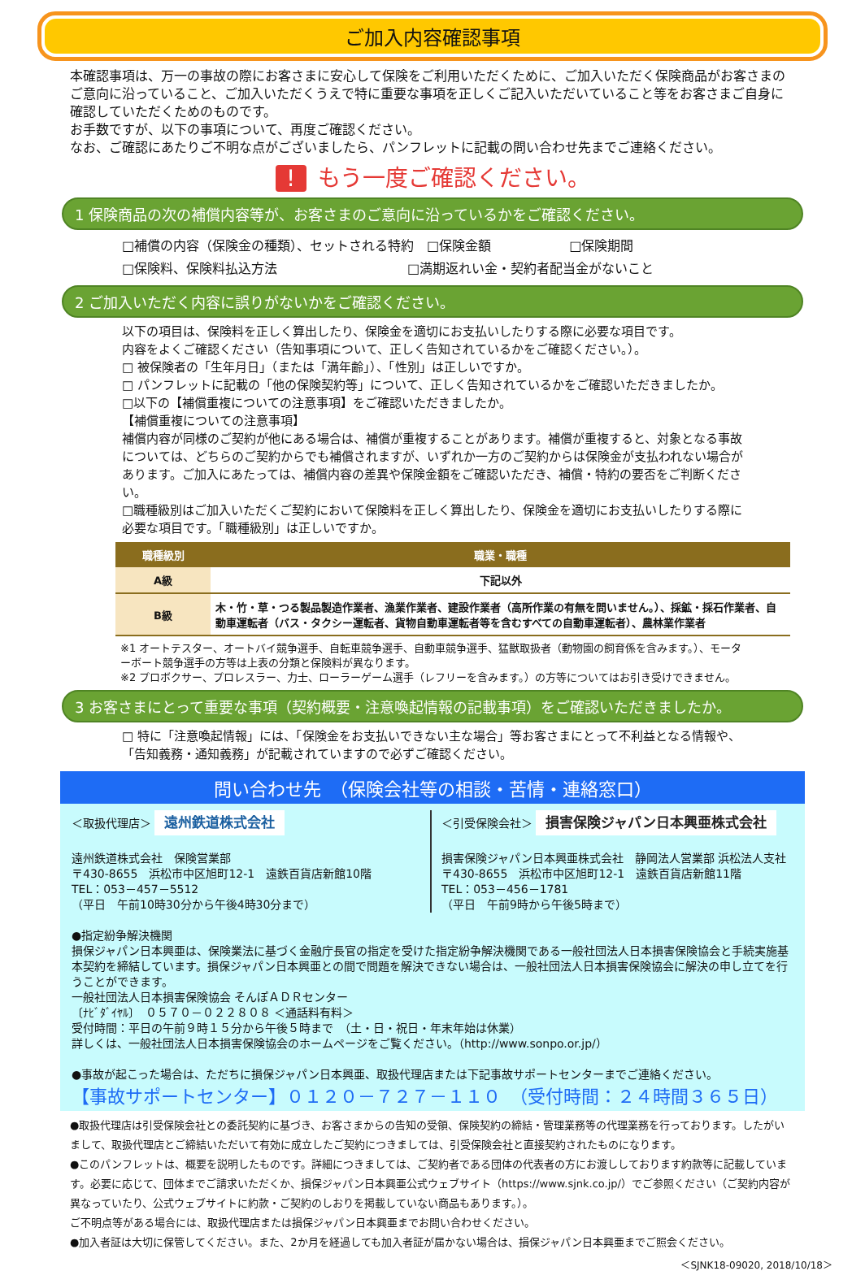ご加入内容確認事項
本確認事項は、万一の事故の際にお客さまに安心して保険をご利用いただくために、ご加入いただく保険商品がお客さまのご意向に沿っていること、ご加入いただくうえで特に重要な事項を正しくご記入いただいていること等をお客さまご自身に確認していただくためのものです。
お手数ですが、以下の事項について、再度ご確認ください。
なお、ご確認にあたりご不明な点がございましたら、パンフレットに記載の問い合わせ先までご連絡ください。
! もう一度ご確認ください。
1 保険商品の次の補償内容等が、お客さまのご意向に沿っているかをご確認ください。
□補償の内容（保険金の種類）、セットされる特約　□保険金額　　　　　　□保険期間
□保険料、保険料払込方法　　　　　　　　　　□満期返れい金・契約者配当金がないこと
2 ご加入いただく内容に誤りがないかをご確認ください。
以下の項目は、保険料を正しく算出したり、保険金を適切にお支払いしたりする際に必要な項目です。
内容をよくご確認ください（告知事項について、正しく告知されているかをご確認ください。）。
□ 被保険者の「生年月日」（または「満年齢」）、「性別」は正しいですか。
□ パンフレットに記載の「他の保険契約等」について、正しく告知されているかをご確認いただきましたか。
□以下の【補償重複についての注意事項】をご確認いただきましたか。
【補償重複についての注意事項】
補償内容が同様のご契約が他にある場合は、補償が重複することがあります。補償が重複すると、対象となる事故については、どちらのご契約からでも補償されますが、いずれか一方のご契約からは保険金が支払われない場合があります。ご加入にあたっては、補償内容の差異や保険金額をご確認いただき、補償・特約の要否をご判断ください。
□職種級別はご加入いただくご契約において保険料を正しく算出したり、保険金を適切にお支払いしたりする際に必要な項目です。「職種級別」は正しいですか。
| 職種級別 | 職業・職種 |
| --- | --- |
| A級 | 下記以外 |
| B級 | 木・竹・草・つる製品製造作業者、漁業作業者、建設作業者（高所作業の有無を問いません。）、採鉱・採石作業者、自動車運転者（バス・タクシー運転者、貨物自動車運転者等を含むすべての自動車運転者）、農林業作業者 |
※1 オートテスター、オートバイ競争選手、自転車競争選手、自動車競争選手、猛獣取扱者（動物園の飼育係を含みます。）、モーターボート競争選手の方等は上表の分類と保険料が異なります。
※2 プロボクサー、プロレスラー、力士、ローラーゲーム選手（レフリーを含みます。）の方等についてはお引き受けできません。
3 お客さまにとって重要な事項（契約概要・注意喚起情報の記載事項）をご確認いただきましたか。
□ 特に「注意喚起情報」には、「保険金をお支払いできない主な場合」等お客さまにとって不利益となる情報や、「告知義務・通知義務」が記載されていますので必ずご確認ください。
問い合わせ先　（保険会社等の相談・苦情・連絡窓口）
＜取扱代理店＞ 遠州鉄道株式会社
遠州鉄道株式会社　保険営業部
〒430-8655　浜松市中区旭町12-1　遠鉄百貨店新館10階
TEL：053－457－5512
（平日　午前10時30分から午後4時30分まで）
＜引受保険会社＞ 損害保険ジャパン日本興亜株式会社
損害保険ジャパン日本興亜株式会社　静岡法人営業部 浜松法人支社
〒430-8655　浜松市中区旭町12-1　遠鉄百貨店新館11階
TEL：053－456－1781
（平日　午前9時から午後5時まで）
●指定紛争解決機関
損保ジャパン日本興亜は、保険業法に基づく金融庁長官の指定を受けた指定紛争解決機関である一般社団法人日本損害保険協会と手続実施基本契約を締結しています。損保ジャパン日本興亜との間で問題を解決できない場合は、一般社団法人日本損害保険協会に解決の申し立てを行うことができます。
一般社団法人日本損害保険協会 そんぽＡＤＲセンター
〔ﾅﾋﾞﾀﾞｲﾔﾙ〕　０５７０－０２２８０８ ＜通話料有料＞
受付時間：平日の午前９時１５分から午後５時まで　（土・日・祝日・年末年始は休業）
詳しくは、一般社団法人日本損害保険協会のホームページをご覧ください。（http://www.sonpo.or.jp/）
●事故が起こった場合は、ただちに損保ジャパン日本興亜、取扱代理店または下記事故サポートセンターまでご連絡ください。
【事故サポートセンター】０１２０－７２７－１１０　（受付時間：２４時間３６５日）
●取扱代理店は引受保険会社との委託契約に基づき、お客さまからの告知の受領、保険契約の締結・管理業務等の代理業務を行っております。したがいまして、取扱代理店とご締結いただいて有効に成立したご契約につきましては、引受保険会社と直接契約されたものになります。
●このパンフレットは、概要を説明したものです。詳細につきましては、ご契約者である団体の代表者の方にお渡ししております約款等に記載しています。必要に応じて、団体までご請求いただくか、損保ジャパン日本興亜公式ウェブサイト（https://www.sjnk.co.jp/）でご参照ください（ご契約内容が異なっていたり、公式ウェブサイトに約款・ご契約のしおりを掲載していない商品もあります。）。
ご不明点等がある場合には、取扱代理店または損保ジャパン日本興亜までお問い合わせください。
●加入者証は大切に保管してください。また、2か月を経過しても加入者証が届かない場合は、損保ジャパン日本興亜までご照会ください。
＜SJNK18-09020, 2018/10/18＞